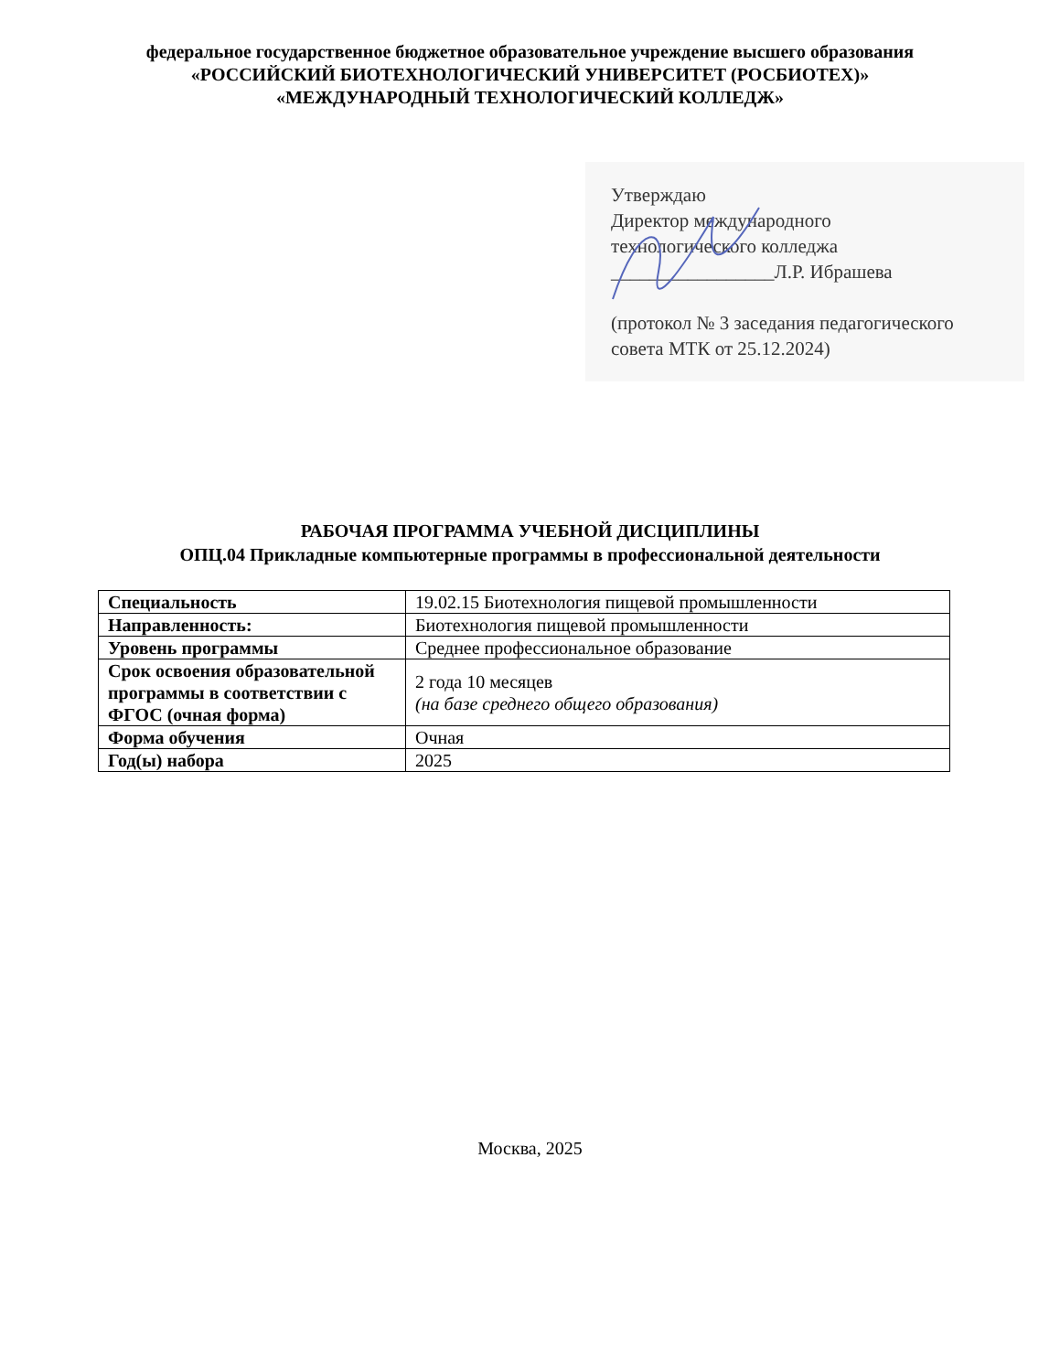федеральное государственное бюджетное образовательное учреждение высшего образования
«РОССИЙСКИЙ БИОТЕХНОЛОГИЧЕСКИЙ УНИВЕРСИТЕТ (РОСБИОТЕХ)»
«МЕЖДУНАРОДНЫЙ ТЕХНОЛОГИЧЕСКИЙ КОЛЛЕДЖ»
Утверждаю
Директор международного
технологического колледжа
_________________Л.Р. Ибрашева
(протокол № 3 заседания педагогического
совета МТК от 25.12.2024)
РАБОЧАЯ ПРОГРАММА УЧЕБНОЙ ДИСЦИПЛИНЫ
ОПЦ.04 Прикладные компьютерные программы в профессиональной деятельности
| Специальность | 19.02.15 Биотехнология пищевой промышленности |
| Направленность: | Биотехнология пищевой промышленности |
| Уровень программы | Среднее профессиональное образование |
| Срок освоения образовательной программы в соответствии с ФГОС (очная форма) | 2 года 10 месяцев (на базе среднего общего образования) |
| Форма обучения | Очная |
| Год(ы) набора | 2025 |
Москва, 2025